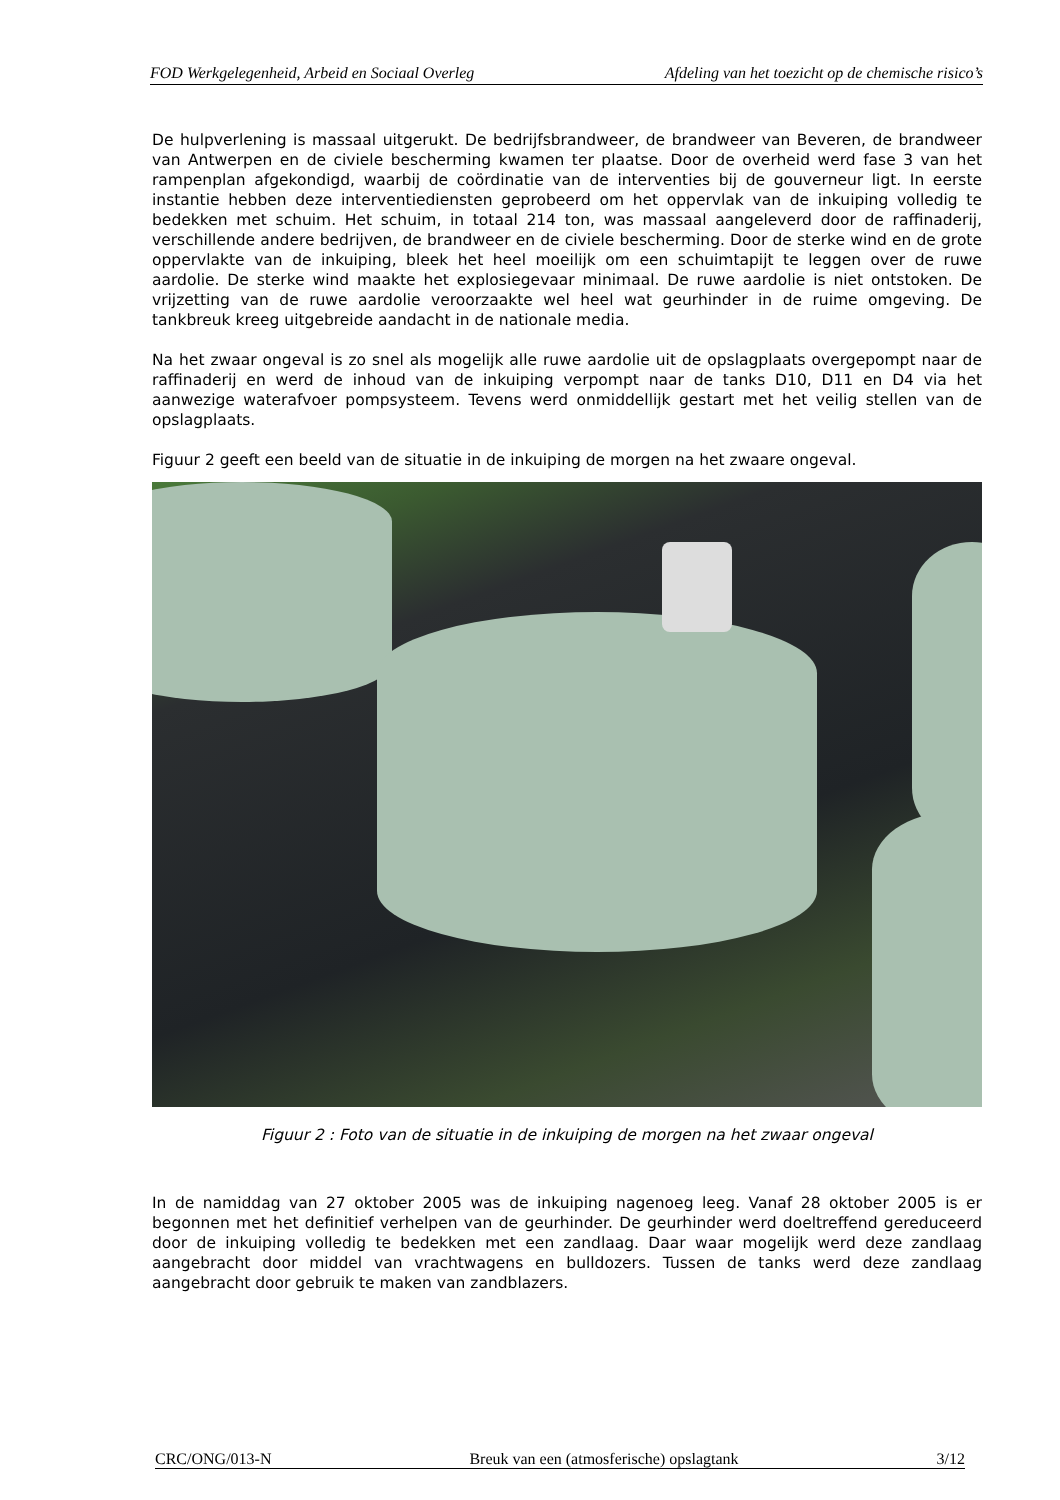FOD Werkgelegenheid, Arbeid en Sociaal Overleg Afdeling van het toezicht op de chemische risico’s
De hulpverlening is massaal uitgerukt. De bedrijfsbrandweer, de brandweer van Beveren, de brandweer van Antwerpen en de civiele bescherming kwamen ter plaatse. Door de overheid werd fase 3 van het rampenplan afgekondigd, waarbij de coördinatie van de interventies bij de gouverneur ligt. In eerste instantie hebben deze interventiediensten geprobeerd om het oppervlak van de inkuiping volledig te bedekken met schuim. Het schuim, in totaal 214 ton, was massaal aangeleverd door de raffinaderij, verschillende andere bedrijven, de brandweer en de civiele bescherming. Door de sterke wind en de grote oppervlakte van de inkuiping, bleek het heel moeilijk om een schuimtapijt te leggen over de ruwe aardolie. De sterke wind maakte het explosiegevaar minimaal. De ruwe aardolie is niet ontstoken. De vrijzetting van de ruwe aardolie veroorzaakte wel heel wat geurhinder in de ruime omgeving. De tankbreuk kreeg uitgebreide aandacht in de nationale media.
Na het zwaar ongeval is zo snel als mogelijk alle ruwe aardolie uit de opslagplaats overgepompt naar de raffinaderij en werd de inhoud van de inkuiping verpompt naar de tanks D10, D11 en D4 via het aanwezige waterafvoer pompsysteem. Tevens werd onmiddellijk gestart met het veilig stellen van de opslagplaats.
Figuur 2 geeft een beeld van de situatie in de inkuiping de morgen na het zwaare ongeval.
Figuur 2 : Foto van de situatie in de inkuiping de morgen na het zwaar ongeval
In de namiddag van 27 oktober 2005 was de inkuiping nagenoeg leeg. Vanaf 28 oktober 2005 is er begonnen met het definitief verhelpen van de geurhinder. De geurhinder werd doeltreffend gereduceerd door de inkuiping volledig te bedekken met een zandlaag. Daar waar mogelijk werd deze zandlaag aangebracht door middel van vrachtwagens en bulldozers. Tussen de tanks werd deze zandlaag aangebracht door gebruik te maken van zandblazers.
CRC/ONG/013-N Breuk van een (atmosferische) opslagtank 3/12